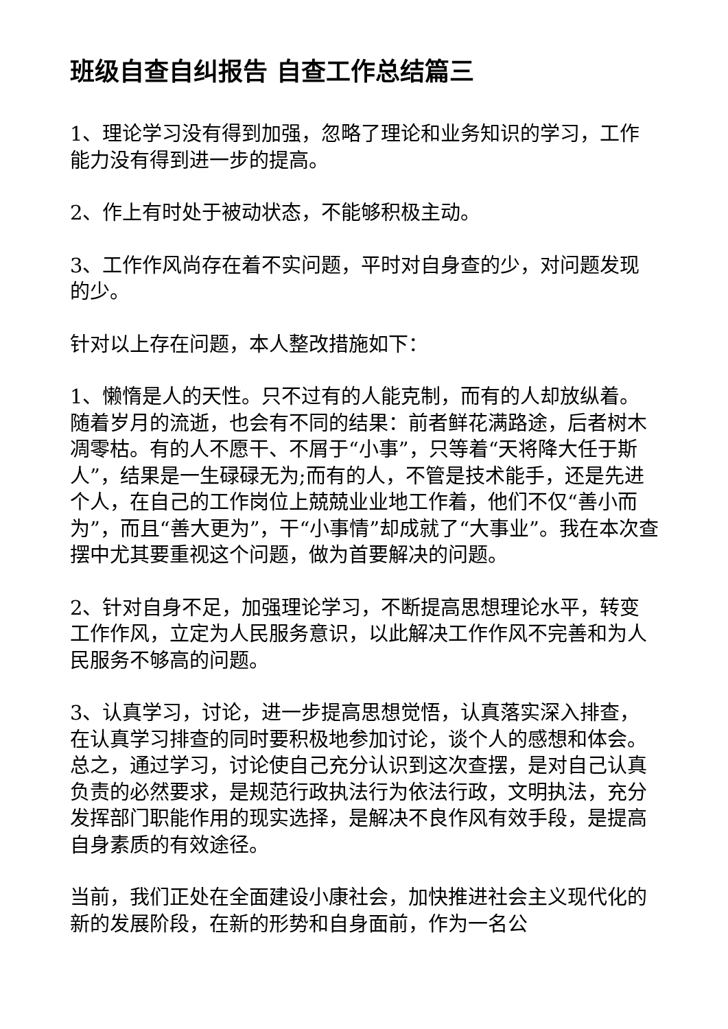班级自查自纠报告 自查工作总结篇三
1、理论学习没有得到加强，忽略了理论和业务知识的学习，工作能力没有得到进一步的提高。
2、作上有时处于被动状态，不能够积极主动。
3、工作作风尚存在着不实问题，平时对自身查的少，对问题发现的少。
针对以上存在问题，本人整改措施如下：
1、懒惰是人的天性。只不过有的人能克制，而有的人却放纵着。随着岁月的流逝，也会有不同的结果：前者鲜花满路途，后者树木凋零枯。有的人不愿干、不屑于“小事”，只等着“天将降大任于斯人”，结果是一生碌碌无为;而有的人，不管是技术能手，还是先进个人，在自己的工作岗位上兢兢业业地工作着，他们不仅“善小而为”，而且“善大更为”，干“小事情”却成就了“大事业”。我在本次查摆中尤其要重视这个问题，做为首要解决的问题。
2、针对自身不足，加强理论学习，不断提高思想理论水平，转变工作作风，立定为人民服务意识，以此解决工作作风不完善和为人民服务不够高的问题。
3、认真学习，讨论，进一步提高思想觉悟，认真落实深入排查，在认真学习排查的同时要积极地参加讨论，谈个人的感想和体会。总之，通过学习，讨论使自己充分认识到这次查摆，是对自己认真负责的必然要求，是规范行政执法行为依法行政，文明执法，充分发挥部门职能作用的现实选择，是解决不良作风有效手段，是提高自身素质的有效途径。
当前，我们正处在全面建设小康社会，加快推进社会主义现代化的新的发展阶段，在新的形势和自身面前，作为一名公